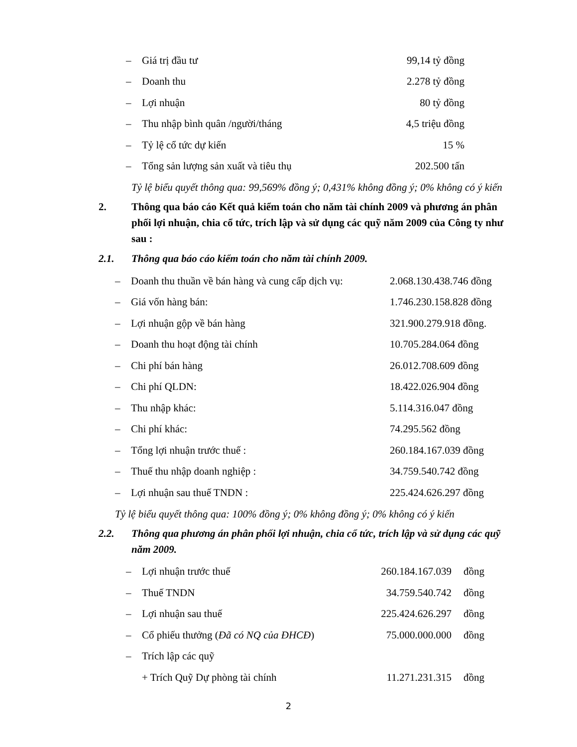– Giá trị đầu tư 99,14 tỷ đồng
– Doanh thu 2.278 tỷ đồng
– Lợi nhuận 80 tỷ đồng
– Thu nhập bình quân /người/tháng 4,5 triệu đồng
– Tỷ lệ cổ tức dự kiến 15 %
– Tổng sản lượng sản xuất và tiêu thụ 202.500 tấn
Tỷ lệ biểu quyết thông qua: 99,569% đồng ý; 0,431% không đồng ý; 0% không có ý kiến
2. Thông qua báo cáo Kết quả kiểm toán cho năm tài chính 2009 và phương án phân phối lợi nhuận, chia cổ tức, trích lập và sử dụng các quỹ năm 2009 của Công ty như sau :
2.1. Thông qua báo cáo kiểm toán cho năm tài chính 2009.
– Doanh thu thuần về bán hàng và cung cấp dịch vụ: 2.068.130.438.746 đồng
– Giá vốn hàng bán: 1.746.230.158.828 đồng
– Lợi nhuận gộp về bán hàng 321.900.279.918 đồng.
– Doanh thu hoạt động tài chính 10.705.284.064 đồng
– Chi phí bán hàng 26.012.708.609 đồng
– Chi phí QLDN: 18.422.026.904 đồng
– Thu nhập khác: 5.114.316.047 đồng
– Chi phí khác: 74.295.562 đồng
– Tổng lợi nhuận trước thuế : 260.184.167.039 đồng
– Thuế thu nhập doanh nghiệp : 34.759.540.742 đồng
– Lợi nhuận sau thuế TNDN : 225.424.626.297 đồng
Tỷ lệ biểu quyết thông qua: 100% đồng ý; 0% không đồng ý; 0% không có ý kiến
2.2. Thông qua phương án phân phối lợi nhuận, chia cổ tức, trích lập và sử dụng các quỹ năm 2009.
– Lợi nhuận trước thuế 260.184.167.039 đồng
– Thuế TNDN 34.759.540.742 đồng
– Lợi nhuận sau thuế 225.424.626.297 đồng
– Cổ phiếu thưởng (Đã có NQ của ĐHCĐ) 75.000.000.000 đồng
– Trích lập các quỹ
+ Trích Quỹ Dự phòng tài chính 11.271.231.315 đồng
2